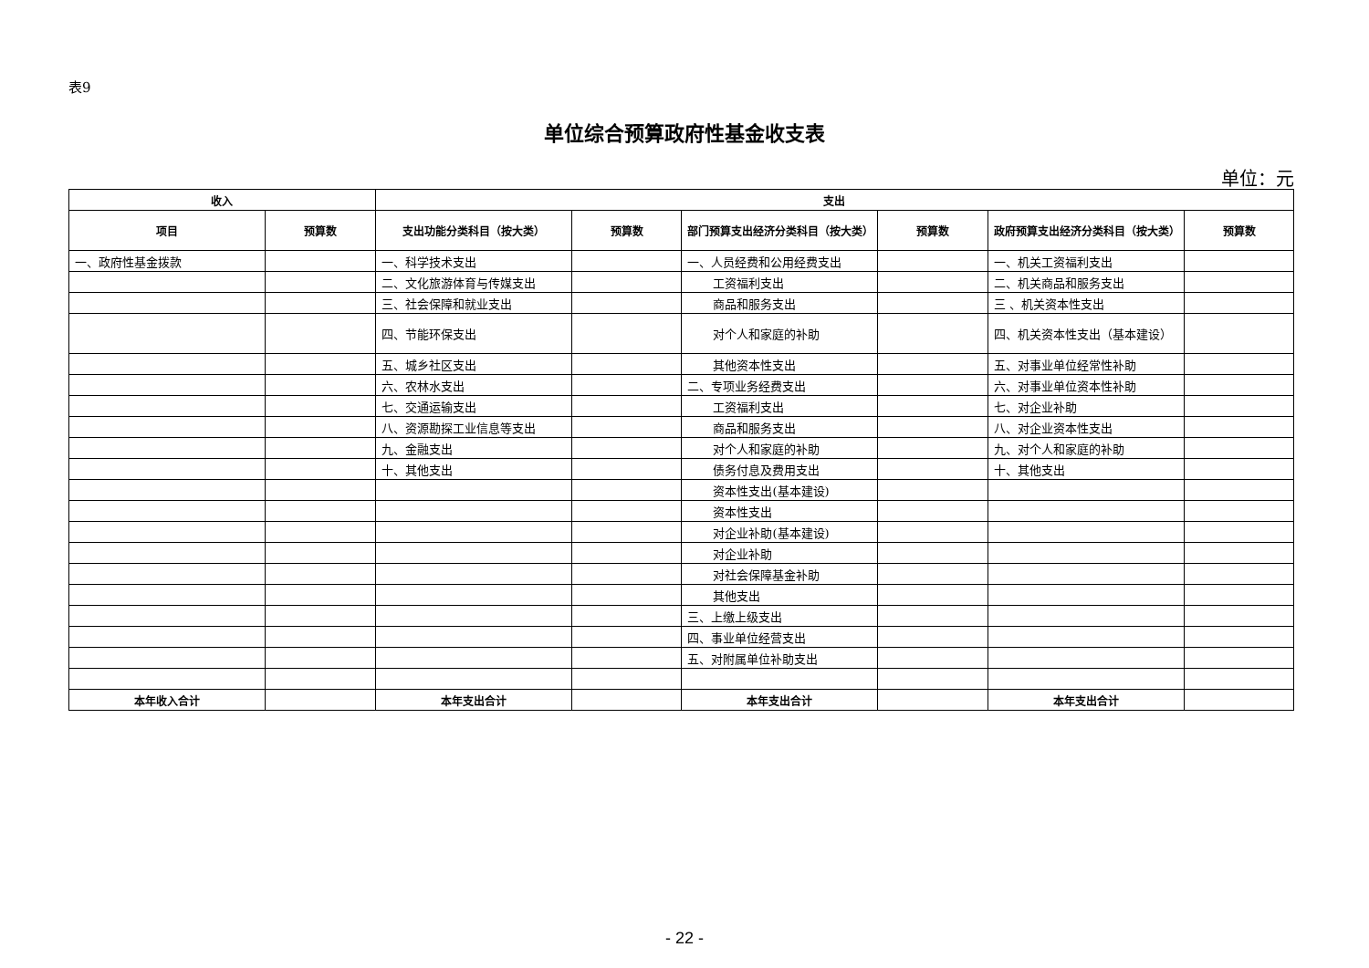表9
单位综合预算政府性基金收支表
单位：元
| 收入 | | 支出 | | | | | |
| --- | --- | --- | --- | --- | --- | --- | --- |
| 项目 | 预算数 | 支出功能分类科目（按大类） | 预算数 | 部门预算支出经济分类科目（按大类） | 预算数 | 政府预算支出经济分类科目（按大类） | 预算数 |
| 一、政府性基金拨款 | | 一、科学技术支出 | | 一、人员经费和公用经费支出 | | 一、机关工资福利支出 | |
| | | 二、文化旅游体育与传媒支出 | | 工资福利支出 | | 二、机关商品和服务支出 | |
| | | 三、社会保障和就业支出 | | 商品和服务支出 | | 三 、机关资本性支出 | |
| | | 四、节能环保支出 | | 对个人和家庭的补助 | | 四、机关资本性支出（基本建设） | |
| | | 五、城乡社区支出 | | 其他资本性支出 | | 五、对事业单位经常性补助 | |
| | | 六、农林水支出 | | 二、专项业务经费支出 | | 六、对事业单位资本性补助 | |
| | | 七、交通运输支出 | | 工资福利支出 | | 七、对企业补助 | |
| | | 八、资源勘探工业信息等支出 | | 商品和服务支出 | | 八、对企业资本性支出 | |
| | | 九、金融支出 | | 对个人和家庭的补助 | | 九、对个人和家庭的补助 | |
| | | 十、其他支出 | | 债务付息及费用支出 | | 十、其他支出 | |
| | | | | 资本性支出(基本建设) | | | |
| | | | | 资本性支出 | | | |
| | | | | 对企业补助(基本建设) | | | |
| | | | | 对企业补助 | | | |
| | | | | 对社会保障基金补助 | | | |
| | | | | 其他支出 | | | |
| | | | | 三、上缴上级支出 | | | |
| | | | | 四、事业单位经营支出 | | | |
| | | | | 五、对附属单位补助支出 | | | |
| 本年收入合计 | | 本年支出合计 | | 本年支出合计 | | 本年支出合计 | |
- 22 -